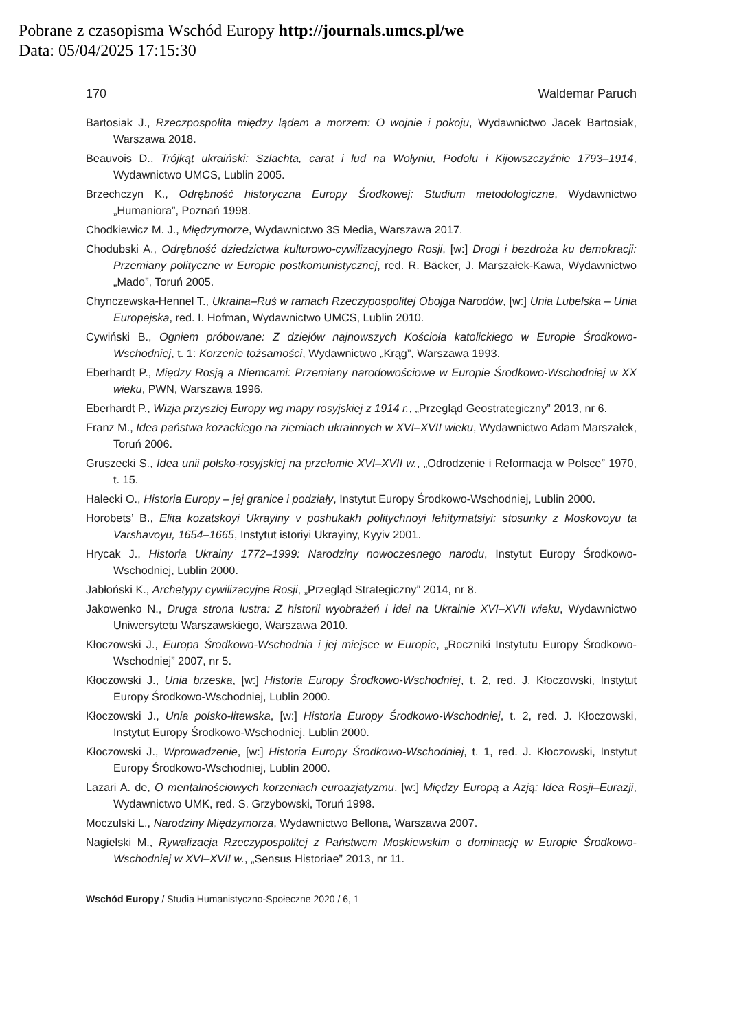Pobrane z czasopisma Wschód Europy http://journals.umcs.pl/we
Data: 05/04/2025 17:15:30
170 Waldemar Paruch
Bartosiak J., Rzeczpospolita między lądem a morzem: O wojnie i pokoju, Wydawnictwo Jacek Bartosiak, Warszawa 2018.
Beauvois D., Trójkąt ukraiński: Szlachta, carat i lud na Wołyniu, Podolu i Kijowszczyźnie 1793–1914, Wydawnictwo UMCS, Lublin 2005.
Brzechczyn K., Odrębność historyczna Europy Środkowej: Studium metodologiczne, Wydawnictwo „Humaniora”, Poznań 1998.
Chodkiewicz M. J., Międzymorze, Wydawnictwo 3S Media, Warszawa 2017.
Chodubski A., Odrębność dziedzictwa kulturowo-cywilizacyjnego Rosji, [w:] Drogi i bezdroża ku demokracji: Przemiany polityczne w Europie postkomunistycznej, red. R. Bäcker, J. Marszałek-Kawa, Wydawnictwo „Mado”, Toruń 2005.
Chynczewska-Hennel T., Ukraina–Ruś w ramach Rzeczypospolitej Obojga Narodów, [w:] Unia Lubelska – Unia Europejska, red. I. Hofman, Wydawnictwo UMCS, Lublin 2010.
Cywiński B., Ogniem próbowane: Z dziejów najnowszych Kościoła katolickiego w Europie Środkowo-Wschodniej, t. 1: Korzenie tożsamości, Wydawnictwo „Krąg”, Warszawa 1993.
Eberhardt P., Między Rosją a Niemcami: Przemiany narodowościowe w Europie Środkowo-Wschodniej w XX wieku, PWN, Warszawa 1996.
Eberhardt P., Wizja przyszłej Europy wg mapy rosyjskiej z 1914 r., „Przegląd Geostrategiczny” 2013, nr 6.
Franz M., Idea państwa kozackiego na ziemiach ukrainnych w XVI–XVII wieku, Wydawnictwo Adam Marszałek, Toruń 2006.
Gruszecki S., Idea unii polsko-rosyjskiej na przełomie XVI–XVII w., „Odrodzenie i Reformacja w Polsce” 1970, t. 15.
Halecki O., Historia Europy – jej granice i podziały, Instytut Europy Środkowo-Wschodniej, Lublin 2000.
Horobets’ B., Elita kozatskoyi Ukrayiny v poshukakh politychnoyi lehitymatsiyi: stosunky z Moskovoyu ta Varshavoyu, 1654–1665, Instytut istoriyi Ukrayiny, Kyyiv 2001.
Hrycak J., Historia Ukrainy 1772–1999: Narodziny nowoczesnego narodu, Instytut Europy Środkowo-Wschodniej, Lublin 2000.
Jabłoński K., Archetypy cywilizacyjne Rosji, „Przegląd Strategiczny” 2014, nr 8.
Jakowenko N., Druga strona lustra: Z historii wyobrażeń i idei na Ukrainie XVI–XVII wieku, Wydawnictwo Uniwersytetu Warszawskiego, Warszawa 2010.
Kłoczowski J., Europa Środkowo-Wschodnia i jej miejsce w Europie, „Roczniki Instytutu Europy Środkowo-Wschodniej” 2007, nr 5.
Kłoczowski J., Unia brzeska, [w:] Historia Europy Środkowo-Wschodniej, t. 2, red. J. Kłoczowski, Instytut Europy Środkowo-Wschodniej, Lublin 2000.
Kłoczowski J., Unia polsko-litewska, [w:] Historia Europy Środkowo-Wschodniej, t. 2, red. J. Kłoczowski, Instytut Europy Środkowo-Wschodniej, Lublin 2000.
Kłoczowski J., Wprowadzenie, [w:] Historia Europy Środkowo-Wschodniej, t. 1, red. J. Kłoczowski, Instytut Europy Środkowo-Wschodniej, Lublin 2000.
Lazari A. de, O mentalnościowych korzeniach euroazjatyzmu, [w:] Między Europą a Azją: Idea Rosji–Eurazji, Wydawnictwo UMK, red. S. Grzybowski, Toruń 1998.
Moczulski L., Narodziny Międzymorza, Wydawnictwo Bellona, Warszawa 2007.
Nagielski M., Rywalizacja Rzeczypospolitej z Państwem Moskiewskim o dominację w Europie Środkowo-Wschodniej w XVI–XVII w., „Sensus Historiae” 2013, nr 11.
Wschód Europy / Studia Humanistyczno-Społeczne 2020 / 6, 1